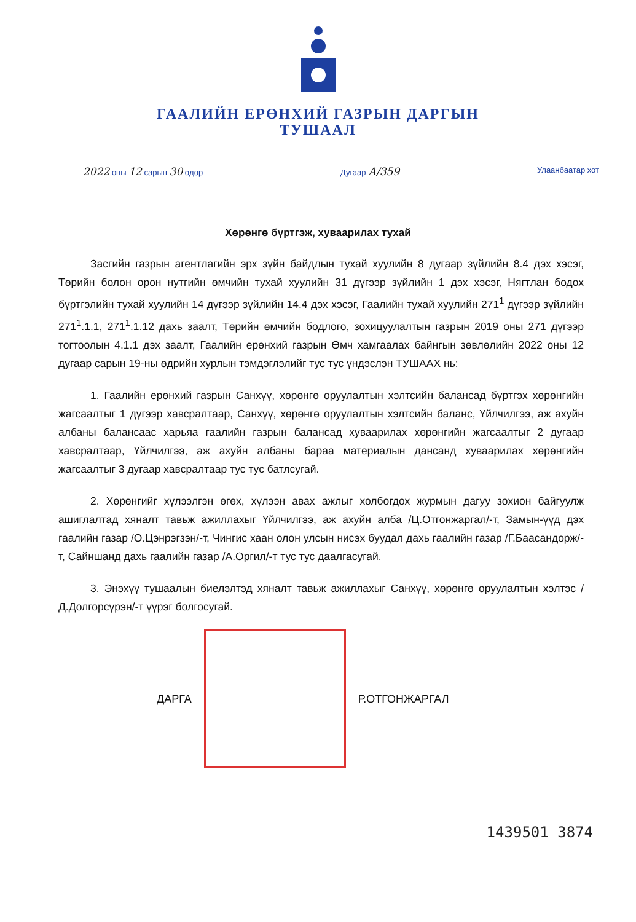ГААЛИЙН ЕРӨНХИЙ ГАЗРЫН ДАРГЫН
ТУШААЛ
2022 оны 12 сарын 30 өдөр Дугаар А/359
Улаанбаатар хот
Хөрөнгө бүртгэж, хуваарилах тухай
Засгийн газрын агентлагийн эрх зүйн байдлын тухай хуулийн 8 дугаар зүйлийн 8.4 дэх хэсэг, Төрийн болон орон нутгийн өмчийн тухай хуулийн 31 дүгээр зүйлийн 1 дэх хэсэг, Нягтлан бодох бүртгэлийн тухай хуулийн 14 дүгээр зүйлийн 14.4 дэх хэсэг, Гаалийн тухай хуулийн 271<sup>1</sup> дүгээр зүйлийн 271<sup>1</sup>.1.1, 271<sup>1</sup>.1.12 дахь заалт, Төрийн өмчийн бодлого, зохицуулалтын газрын 2019 оны 271 дүгээр тогтоолын 4.1.1 дэх заалт, Гаалийн ерөнхий газрын Өмч хамгаалах байнгын зөвлөлийн 2022 оны 12 дугаар сарын 19-ны өдрийн хурлын тэмдэглэлийг тус тус үндэслэн ТУШААХ нь:
1. Гаалийн ерөнхий газрын Санхүү, хөрөнгө оруулалтын хэлтсийн балансад бүртгэх хөрөнгийн жагсаалтыг 1 дүгээр хавсралтаар, Санхүү, хөрөнгө оруулалтын хэлтсийн баланс, Үйлчилгээ, аж ахуйн албаны балансаас харьяа гаалийн газрын балансад хуваарилах хөрөнгийн жагсаалтыг 2 дугаар хавсралтаар, Үйлчилгээ, аж ахуйн албаны бараа материалын дансанд хуваарилах хөрөнгийн жагсаалтыг 3 дугаар хавсралтаар тус тус батлсугай.
2. Хөрөнгийг хүлээлгэн өгөх, хүлээн авах ажлыг холбогдох журмын дагуу зохион байгуулж ашиглалтад хяналт тавьж ажиллахыг Үйлчилгээ, аж ахуйн алба /Ц.Отгонжаргал/-т, Замын-үүд дэх гаалийн газар /О.Цэнрэгзэн/-т, Чингис хаан олон улсын нисэх буудал дахь гаалийн газар /Г.Баасандорж/-т, Сайншанд дахь гаалийн газар /А.Оргил/-т тус тус даалгасугай.
3. Энэхүү тушаалын биелэлтэд хяналт тавьж ажиллахыг Санхүү, хөрөнгө оруулалтын хэлтэс /Д.Долгорсүрэн/-т үүрэг болгосугай.
ДАРГА Р.ОТГОНЖАРГАЛ
1439501 3874